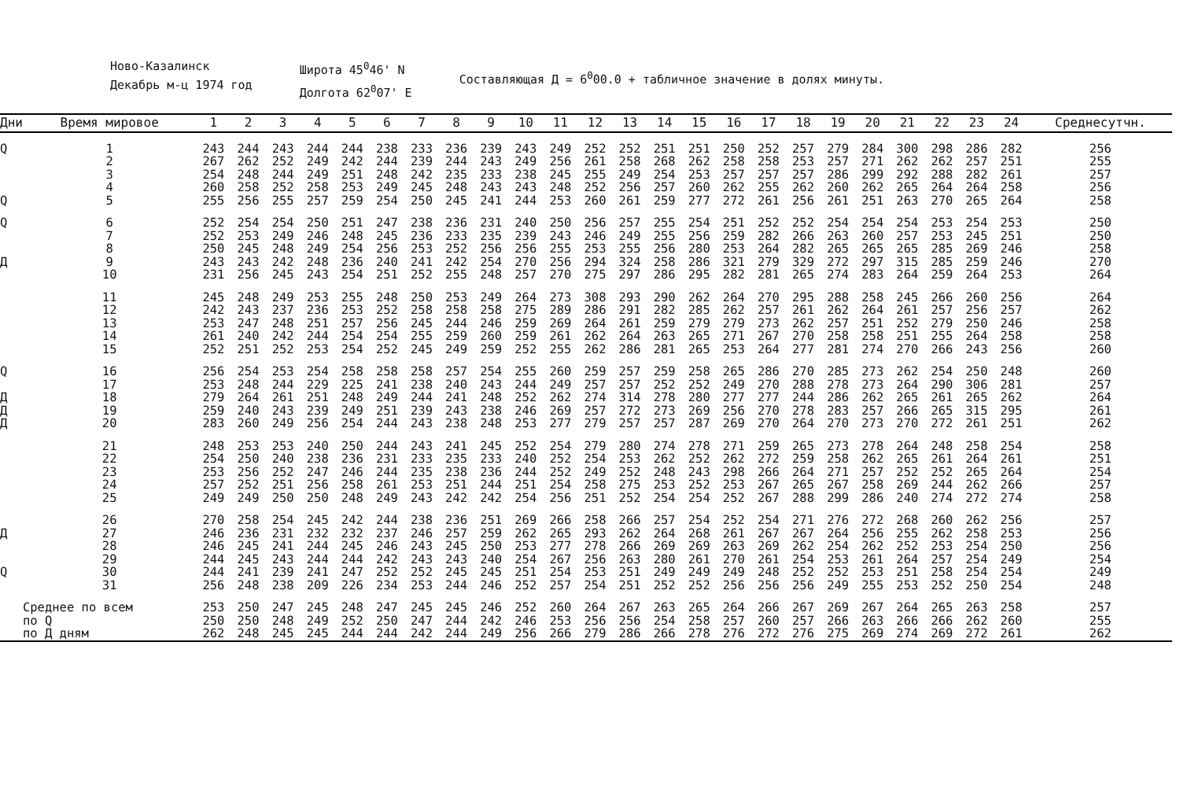Ново-Казалинск
Декабрь м-ц 1974 год
Широта 45<sup>0</sup>46' N
Долгота 62<sup>0</sup>07' E
Составляющая Д = 6<sup>0</sup>00.0 + табличное значение в долях минуты.
| Дни | Время мировое | 1 | 2 | 3 | 4 | 5 | 6 | 7 | 8 | 9 | 10 | 11 | 12 | 13 | 14 | 15 | 16 | 17 | 18 | 19 | 20 | 21 | 22 | 23 | 24 | Среднесутчн. |
| --- | --- | --- | --- | --- | --- | --- | --- | --- | --- | --- | --- | --- | --- | --- | --- | --- | --- | --- | --- | --- | --- | --- | --- | --- | --- | --- |
| Q | 1 | 243 | 244 | 243 | 244 | 244 | 238 | 233 | 236 | 239 | 243 | 249 | 252 | 252 | 251 | 251 | 250 | 252 | 257 | 279 | 284 | 300 | 298 | 286 | 282 | 256 |
| | 2 | 267 | 262 | 252 | 249 | 242 | 244 | 239 | 244 | 243 | 249 | 256 | 261 | 258 | 268 | 262 | 258 | 258 | 253 | 257 | 271 | 262 | 262 | 257 | 251 | 255 |
| | 3 | 254 | 248 | 244 | 249 | 251 | 248 | 242 | 235 | 233 | 238 | 245 | 255 | 249 | 254 | 253 | 257 | 257 | 257 | 286 | 299 | 292 | 288 | 282 | 261 | 257 |
| | 4 | 260 | 258 | 252 | 258 | 253 | 249 | 245 | 248 | 243 | 243 | 248 | 252 | 256 | 257 | 260 | 262 | 255 | 262 | 260 | 262 | 265 | 264 | 264 | 258 | 256 |
| Q | 5 | 255 | 256 | 255 | 257 | 259 | 254 | 250 | 245 | 241 | 244 | 253 | 260 | 261 | 259 | 277 | 272 | 261 | 256 | 261 | 251 | 263 | 270 | 265 | 264 | 258 |
| Q | 6 | 252 | 254 | 254 | 250 | 251 | 247 | 238 | 236 | 231 | 240 | 250 | 256 | 257 | 255 | 254 | 251 | 252 | 252 | 254 | 254 | 254 | 253 | 254 | 253 | 250 |
| | 7 | 252 | 253 | 249 | 246 | 248 | 245 | 236 | 233 | 235 | 239 | 243 | 246 | 249 | 255 | 256 | 259 | 282 | 266 | 263 | 260 | 257 | 253 | 245 | 251 | 250 |
| | 8 | 250 | 245 | 248 | 249 | 254 | 256 | 253 | 252 | 256 | 256 | 255 | 253 | 255 | 256 | 280 | 253 | 264 | 282 | 265 | 265 | 265 | 285 | 269 | 246 | 258 |
| Д | 9 | 243 | 243 | 242 | 248 | 236 | 240 | 241 | 242 | 254 | 270 | 256 | 294 | 324 | 258 | 286 | 321 | 279 | 329 | 272 | 297 | 315 | 285 | 259 | 246 | 270 |
| | 10 | 231 | 256 | 245 | 243 | 254 | 251 | 252 | 255 | 248 | 257 | 270 | 275 | 297 | 286 | 295 | 282 | 281 | 265 | 274 | 283 | 264 | 259 | 264 | 253 | 264 |
| | 11 | 245 | 248 | 249 | 253 | 255 | 248 | 250 | 253 | 249 | 264 | 273 | 308 | 293 | 290 | 262 | 264 | 270 | 295 | 288 | 258 | 245 | 266 | 260 | 256 | 264 |
| | 12 | 242 | 243 | 237 | 236 | 253 | 252 | 258 | 258 | 258 | 275 | 289 | 286 | 291 | 282 | 285 | 262 | 257 | 261 | 262 | 264 | 261 | 257 | 256 | 257 | 262 |
| | 13 | 253 | 247 | 248 | 251 | 257 | 256 | 245 | 244 | 246 | 259 | 269 | 264 | 261 | 259 | 279 | 279 | 273 | 262 | 257 | 251 | 252 | 279 | 250 | 246 | 258 |
| | 14 | 261 | 240 | 242 | 244 | 254 | 254 | 255 | 259 | 260 | 259 | 261 | 262 | 264 | 263 | 265 | 271 | 267 | 270 | 258 | 258 | 251 | 255 | 264 | 258 | 258 |
| | 15 | 252 | 251 | 252 | 253 | 254 | 252 | 245 | 249 | 259 | 252 | 255 | 262 | 286 | 281 | 265 | 253 | 264 | 277 | 281 | 274 | 270 | 266 | 243 | 256 | 260 |
| Q | 16 | 256 | 254 | 253 | 254 | 258 | 258 | 258 | 257 | 254 | 255 | 260 | 259 | 257 | 259 | 258 | 265 | 286 | 270 | 285 | 273 | 262 | 254 | 250 | 248 | 260 |
| | 17 | 253 | 248 | 244 | 229 | 225 | 241 | 238 | 240 | 243 | 244 | 249 | 257 | 257 | 252 | 252 | 249 | 270 | 288 | 278 | 273 | 264 | 290 | 306 | 281 | 257 |
| Д | 18 | 279 | 264 | 261 | 251 | 248 | 249 | 244 | 241 | 248 | 252 | 262 | 274 | 314 | 278 | 280 | 277 | 277 | 244 | 286 | 262 | 265 | 261 | 265 | 262 | 264 |
| Д | 19 | 259 | 240 | 243 | 239 | 249 | 251 | 239 | 243 | 238 | 246 | 269 | 257 | 272 | 273 | 269 | 256 | 270 | 278 | 283 | 257 | 266 | 265 | 315 | 295 | 261 |
| Д | 20 | 283 | 260 | 249 | 256 | 254 | 244 | 243 | 238 | 248 | 253 | 277 | 279 | 257 | 257 | 287 | 269 | 270 | 264 | 270 | 273 | 270 | 272 | 261 | 251 | 262 |
| | 21 | 248 | 253 | 253 | 240 | 250 | 244 | 243 | 241 | 245 | 252 | 254 | 279 | 280 | 274 | 278 | 271 | 259 | 265 | 273 | 278 | 264 | 248 | 258 | 254 | 258 |
| | 22 | 254 | 250 | 240 | 238 | 236 | 231 | 233 | 235 | 233 | 240 | 252 | 254 | 253 | 262 | 252 | 262 | 272 | 259 | 258 | 262 | 265 | 261 | 264 | 261 | 251 |
| | 23 | 253 | 256 | 252 | 247 | 246 | 244 | 235 | 238 | 236 | 244 | 252 | 249 | 252 | 248 | 243 | 298 | 266 | 264 | 271 | 257 | 252 | 252 | 265 | 264 | 254 |
| | 24 | 257 | 252 | 251 | 256 | 258 | 261 | 253 | 251 | 244 | 251 | 254 | 258 | 275 | 253 | 252 | 253 | 267 | 265 | 267 | 258 | 269 | 244 | 262 | 266 | 257 |
| | 25 | 249 | 249 | 250 | 250 | 248 | 249 | 243 | 242 | 242 | 254 | 256 | 251 | 252 | 254 | 254 | 252 | 267 | 288 | 299 | 286 | 240 | 274 | 272 | 274 | 258 |
| | 26 | 270 | 258 | 254 | 245 | 242 | 244 | 238 | 236 | 251 | 269 | 266 | 258 | 266 | 257 | 254 | 252 | 254 | 271 | 276 | 272 | 268 | 260 | 262 | 256 | 257 |
| Д | 27 | 246 | 236 | 231 | 232 | 232 | 237 | 246 | 257 | 259 | 262 | 265 | 293 | 262 | 264 | 268 | 261 | 267 | 267 | 264 | 256 | 255 | 262 | 258 | 253 | 256 |
| | 28 | 246 | 245 | 241 | 244 | 245 | 246 | 243 | 245 | 250 | 253 | 277 | 278 | 266 | 269 | 269 | 263 | 269 | 262 | 254 | 262 | 252 | 253 | 254 | 250 | 256 |
| | 29 | 244 | 245 | 243 | 244 | 244 | 242 | 243 | 243 | 240 | 254 | 267 | 256 | 263 | 280 | 261 | 270 | 261 | 254 | 253 | 261 | 264 | 257 | 254 | 249 | 254 |
| Q | 30 | 244 | 241 | 239 | 241 | 247 | 252 | 252 | 245 | 245 | 251 | 254 | 253 | 251 | 249 | 249 | 249 | 248 | 252 | 252 | 253 | 251 | 258 | 254 | 254 | 249 |
| | 31 | 256 | 248 | 238 | 209 | 226 | 234 | 253 | 244 | 246 | 252 | 257 | 254 | 251 | 252 | 252 | 256 | 256 | 256 | 249 | 255 | 253 | 252 | 250 | 254 | 248 |
| | Среднее по всем | 253 | 250 | 247 | 245 | 248 | 247 | 245 | 245 | 246 | 252 | 260 | 264 | 267 | 263 | 265 | 264 | 266 | 267 | 269 | 267 | 264 | 265 | 263 | 258 | 257 |
| | по Q | 250 | 250 | 248 | 249 | 252 | 250 | 247 | 244 | 242 | 246 | 253 | 256 | 256 | 254 | 258 | 257 | 260 | 257 | 266 | 263 | 266 | 266 | 262 | 260 | 255 |
| | по Д дням | 262 | 248 | 245 | 245 | 244 | 244 | 242 | 244 | 249 | 256 | 266 | 279 | 286 | 266 | 278 | 276 | 272 | 276 | 275 | 269 | 274 | 269 | 272 | 261 | 262 |